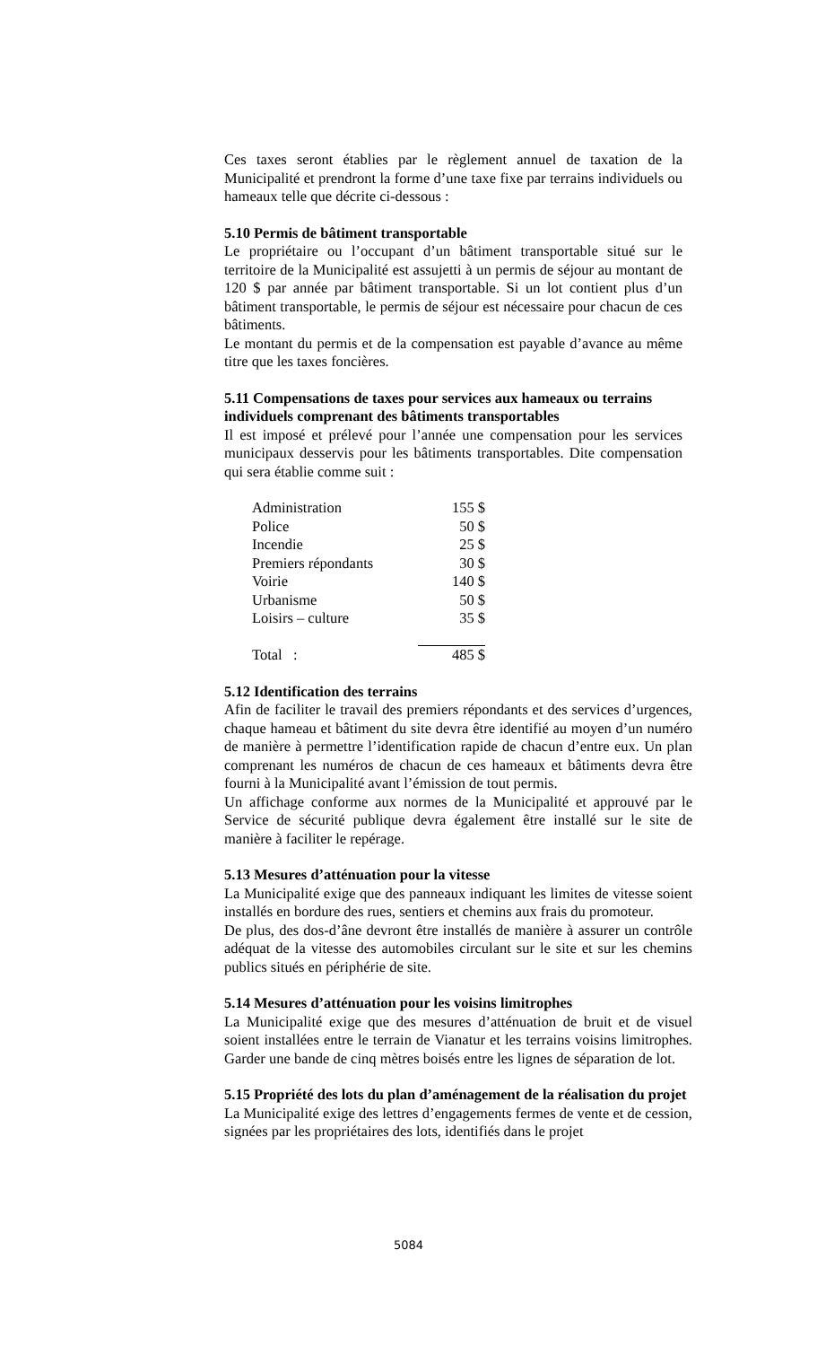Ces taxes seront établies par le règlement annuel de taxation de la Municipalité et prendront la forme d’une taxe fixe par terrains individuels ou hameaux telle que décrite ci-dessous :
5.10 Permis de bâtiment transportable
Le propriétaire ou l’occupant d’un bâtiment transportable situé sur le territoire de la Municipalité est assujetti à un permis de séjour au montant de 120 $ par année par bâtiment transportable. Si un lot contient plus d’un bâtiment transportable, le permis de séjour est nécessaire pour chacun de ces bâtiments.
Le montant du permis et de la compensation est payable d’avance au même titre que les taxes foncières.
5.11 Compensations de taxes pour services aux hameaux ou terrains individuels comprenant des bâtiments transportables
Il est imposé et prélevé pour l’année une compensation pour les services municipaux desservis pour les bâtiments transportables. Dite compensation qui sera établie comme suit :
| Administration | 155 $ |
| Police | 50 $ |
| Incendie | 25 $ |
| Premiers répondants | 30 $ |
| Voirie | 140 $ |
| Urbanisme | 50 $ |
| Loisirs – culture | 35 $ |
| Total : | 485 $ |
5.12 Identification des terrains
Afin de faciliter le travail des premiers répondants et des services d’urgences, chaque hameau et bâtiment du site devra être identifié au moyen d’un numéro de manière à permettre l’identification rapide de chacun d’entre eux. Un plan comprenant les numéros de chacun de ces hameaux et bâtiments devra être fourni à la Municipalité avant l’émission de tout permis.
Un affichage conforme aux normes de la Municipalité et approuvé par le Service de sécurité publique devra également être installé sur le site de manière à faciliter le repérage.
5.13 Mesures d’atténuation pour la vitesse
La Municipalité exige que des panneaux indiquant les limites de vitesse soient installés en bordure des rues, sentiers et chemins aux frais du promoteur.
De plus, des dos-d’âne devront être installés de manière à assurer un contrôle adéquat de la vitesse des automobiles circulant sur le site et sur les chemins publics situés en périphérie de site.
5.14 Mesures d’atténuation pour les voisins limitrophes
La Municipalité exige que des mesures d’atténuation de bruit et de visuel soient installées entre le terrain de Vianatur et les terrains voisins limitrophes. Garder une bande de cinq mètres boisés entre les lignes de séparation de lot.
5.15 Propriété des lots du plan d’aménagement de la réalisation du projet
La Municipalité exige des lettres d’engagements fermes de vente et de cession, signées par les propriétaires des lots, identifiés dans le projet
5084